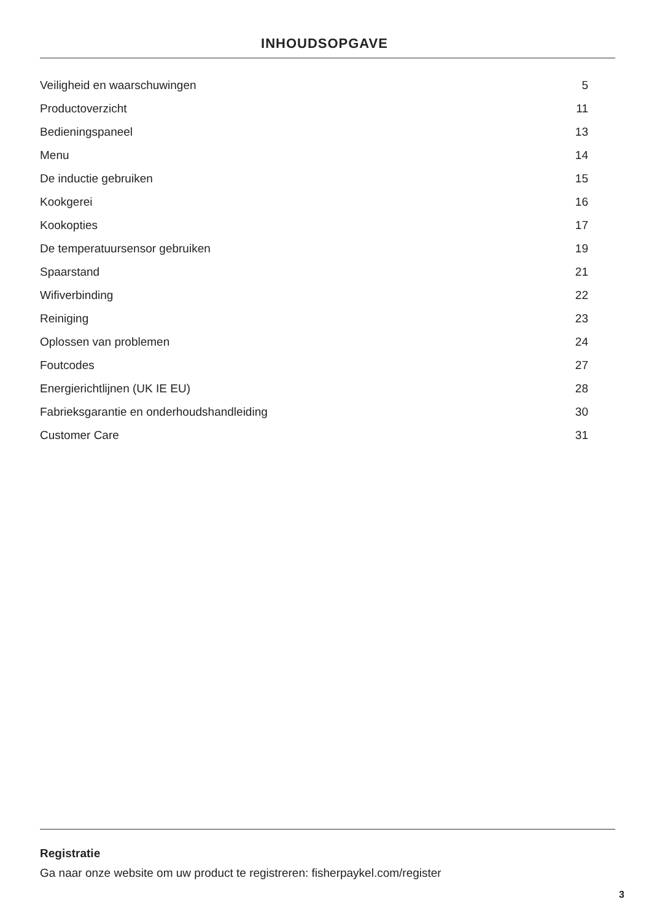INHOUDSOPGAVE
Veiligheid en waarschuwingen 5
Productoverzicht 11
Bedieningspaneel 13
Menu 14
De inductie gebruiken 15
Kookgerei 16
Kookopties 17
De temperatuursensor gebruiken 19
Spaarstand 21
Wifiverbinding 22
Reiniging 23
Oplossen van problemen 24
Foutcodes 27
Energierichtlijnen (UK IE EU) 28
Fabrieksgarantie en onderhoudshandleiding 30
Customer Care 31
Registratie
Ga naar onze website om uw product te registreren: fisherpaykel.com/register
3